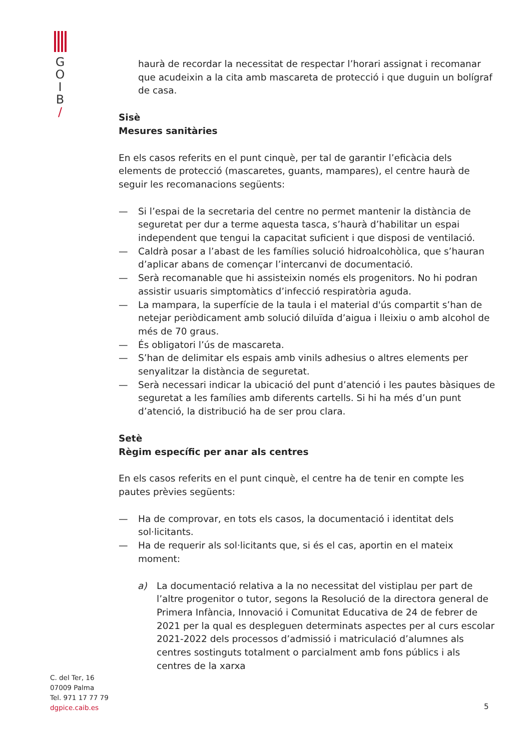G
O
I
B
/
haurà de recordar la necessitat de respectar l’horari assignat i recomanar que acudeixin a la cita amb mascareta de protecció i que duguin un bolígraf de casa.
Sisè
Mesures sanitàries
En els casos referits en el punt cinquè, per tal de garantir l’eficàcia dels elements de protecció (mascaretes, guants, mampares), el centre haurà de seguir les recomanacions següents:
— Si l’espai de la secretaria del centre no permet mantenir la distància de seguretat per dur a terme aquesta tasca, s’haurà d’habilitar un espai independent que tengui la capacitat suficient i que disposi de ventilació.
— Caldrà posar a l’abast de les famílies solució hidroalcohòlica, que s’hauran d’aplicar abans de començar l’intercanvi de documentació.
— Serà recomanable que hi assisteixin només els progenitors. No hi podran assistir usuaris simptomàtics d’infecció respiratòria aguda.
— La mampara, la superfície de la taula i el material d'ús compartit s’han de netejar periòdicament amb solució diluïda d’aigua i lleixiu o amb alcohol de més de 70 graus.
— És obligatori l’ús de mascareta.
— S’han de delimitar els espais amb vinils adhesius o altres elements per senyalitzar la distància de seguretat.
— Serà necessari indicar la ubicació del punt d’atenció i les pautes bàsiques de seguretat a les famílies amb diferents cartells. Si hi ha més d’un punt d’atenció, la distribució ha de ser prou clara.
Setè
Règim específic per anar als centres
En els casos referits en el punt cinquè, el centre ha de tenir en compte les pautes prèvies següents:
— Ha de comprovar, en tots els casos, la documentació i identitat dels sol·licitants.
— Ha de requerir als sol·licitants que, si és el cas, aportin en el mateix moment:
a) La documentació relativa a la no necessitat del vistiplau per part de l’altre progenitor o tutor, segons la Resolució de la directora general de Primera Infància, Innovació i Comunitat Educativa de 24 de febrer de 2021 per la qual es despleguen determinats aspectes per al curs escolar 2021-2022 dels processos d’admissió i matriculació d’alumnes als centres sostinguts totalment o parcialment amb fons públics i als centres de la xarxa
C. del Ter, 16
07009 Palma
Tel. 971 17 77 79
dgpice.caib.es
5